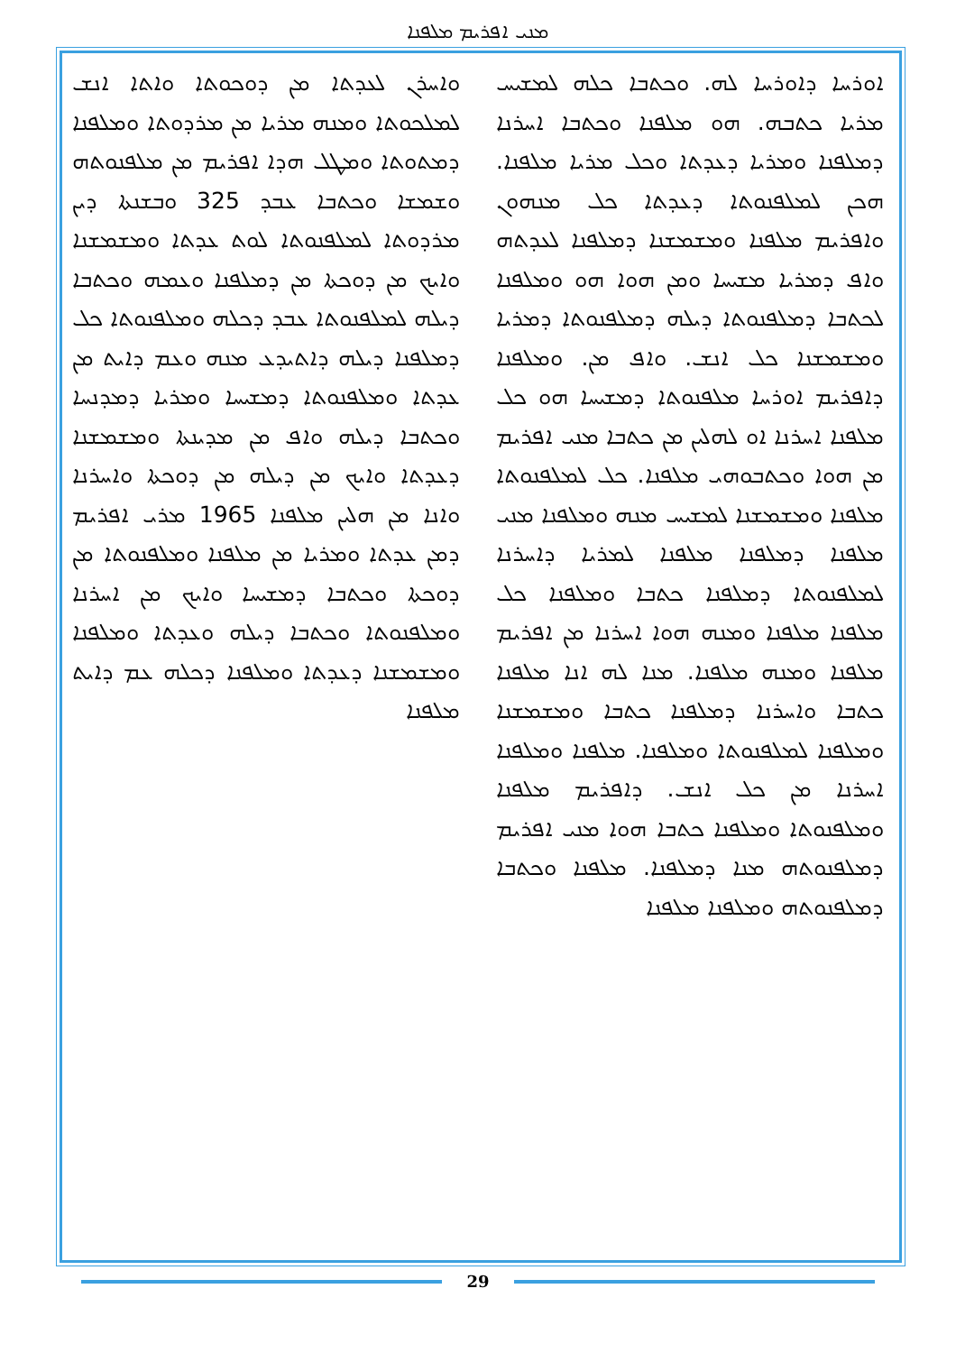ܡܢܝ ܐܦܪܝܡ ܡܠܦܢܐ
ܘܐܚܪܢ ܠܥܕܬܐ ܡܢ ܕܘܟܘܬܐ ܘܐܬܐ ܐܢܫ ܠܡܠܟܘܬܐ ܘܡܢܗ ܡܪܝܐ ܡܢ ܡܪܕܘܬܐ ܘܡܠܦܢܐ ܕܡܬܘܬܐ ܘܡܛܠ ܗܕܐ ܐܦܪܝܡ ܡܢ ܡܠܦܢܘܬܗ ܘܫܡܫܐ ܘܟܬܒܐ ܥܒܕ 325 ܘܒܫܢܬܐ ܕܝܢ ܡܪܕܘܬܐ ܠܡܠܦܢܘܬܐ ܠܘܬ ܥܕܬܐ ܘܡܫܡܫܢܐ ܘܐܝܟ ܡܢ ܕܘܟܬܐ ܡܢ ܕܡܠܦܢܐ ܘܥܡܗ ܘܟܬܒܐ ܕܝܠܗ ܠܡܠܦܢܘܬܐ ܥܒܕ ܕܟܠܗ ܘܡܠܦܢܘܬܐ ܟܠ ܕܡܠܦܢܐ ܕܝܠܗ ܕܐܬܝܕܥ ܡܢܗ ܘܥܡ ܕܐܝܬ ܡܢ ܥܕܬܐ ܘܡܠܦܢܘܬܐ ܕܡܫܝܚܐ ܘܡܪܝܐ ܕܡܕܢܚܐ ܘܟܬܒܐ ܕܝܠܗ ܘܐܦ ܡܢ ܡܕܝܢܬܐ ܘܡܫܡܫܢܐ ܕܥܕܬܐ ܘܐܝܟ ܡܢ ܕܝܠܗ ܡܢ ܕܘܟܬܐ ܘܐܚܪܢܐ ܘܐܢܐ ܡܢ ܗܠܝܢ ܡܠܦܢܐ 1965 ܡܪܝ ܐܦܪܝܡ ܕܡܢ ܥܕܬܐ ܘܡܪܝܐ ܡܢ ܡܠܦܢܐ ܘܡܠܦܢܘܬܐ ܡܢ ܕܘܟܬܐ ܘܟܬܒܐ ܕܡܫܝܚܐ ܘܐܝܟ ܡܢ ܐܚܪܢܐ ܘܡܠܦܢܘܬܐ ܘܟܬܒܐ ܕܝܠܗ ܘܥܕܬܐ ܘܡܠܦܢܐ ܘܡܫܡܫܢܐ ܕܥܕܬܐ ܘܡܠܦܢܐ ܕܟܠܗ ܥܡ ܕܐܝܬ ܡܠܦܢܐ
ܐܘܪܚܐ ܕܐܘܪܚܐ ܠܗ. ܘܟܬܒܐ ܟܠܗ ܠܡܫܝܚ ܡܪܝܐ ܟܬܒܗ. ܗܘ ܡܠܦܢܐ ܘܟܬܒܐ ܐܚܪܢܐ ܕܡܠܦܢܐ ܘܡܪܝܐ ܕܥܕܬܐ ܘܟܠ ܡܪܝܐ ܡܠܦܢܐ. ܗܟܢ ܠܡܠܦܢܘܬܐ ܕܥܕܬܐ ܟܠ ܡܢܗܘܢ ܘܐܦܪܝܡ ܡܠܦܢܐ ܘܡܫܡܫܢܐ ܕܡܠܦܢܐ ܠܥܕܬܗ ܘܐܦ ܕܡܪܝܐ ܡܫܝܚܐ ܘܡܢ ܗܘܐ ܗܘ ܘܡܠܦܢܐ ܠܟܬܒܐ ܕܡܠܦܢܘܬܐ ܕܝܠܗ ܕܡܠܦܢܘܬܐ ܕܡܪܝܐ ܘܡܫܡܫܢܐ ܟܠ ܐܢܫ. ܘܐܦ ܡܢ. ܘܡܠܦܢܐ ܕܐܦܪܝܡ ܐܘܪܚܐ ܡܠܦܢܘܬܐ ܕܡܫܝܚܐ ܗܘ ܟܠ ܡܠܦܢܐ ܐܚܪܢܐ ܐܘ ܠܗܠܝܢ ܡܢ ܟܬܒܐ ܡܢܝ ܐܦܪܝܡ ܡܢ ܗܘܐ ܘܟܬܒܘܗܝ ܡܠܦܢܐ. ܟܠ ܠܡܠܦܢܘܬܐ ܡܠܦܢܐ ܘܡܫܡܫܢܐ ܠܡܫܝܚ ܡܢܗ ܘܡܠܦܢܐ ܡܢܝ ܡܠܦܢܐ ܕܡܠܦܢܐ ܡܠܦܢܐ ܠܡܪܝܐ ܕܐܚܪܢܐ ܠܡܠܦܢܘܬܐ ܕܡܠܦܢܐ ܟܬܒܐ ܘܡܠܦܢܐ ܟܠ ܡܠܦܢܐ ܡܠܦܢܐ ܘܡܢܗ ܗܘܐ ܐܚܪܢܐ ܡܢ ܐܦܪܝܡ ܡܠܦܢܐ ܘܡܢܗ ܡܠܦܢܐ. ܡܢܐ ܠܗ ܐܢܐ ܡܠܦܢܐ ܟܬܒܐ ܘܐܚܪܢܐ ܕܡܠܦܢܐ ܟܬܒܐ ܘܡܫܡܫܢܐ ܘܡܠܦܢܐ ܠܡܠܦܢܘܬܐ ܘܡܠܦܢܐ. ܡܠܦܢܐ ܘܡܠܦܢܐ ܐܚܪܢܐ ܡܢ ܟܠ ܐܢܫ. ܕܐܦܪܝܡ ܡܠܦܢܐ ܘܡܠܦܢܘܬܐ ܘܡܠܦܢܐ ܟܬܒܐ ܗܘܐ ܡܢܝ ܐܦܪܝܡ ܕܡܠܦܢܘܬܗ ܡܢܐ ܕܡܠܦܢܐ. ܡܠܦܢܐ ܘܟܬܒܐ ܕܡܠܦܢܘܬܗ ܘܡܠܦܢܐ ܡܠܦܢܐ
29